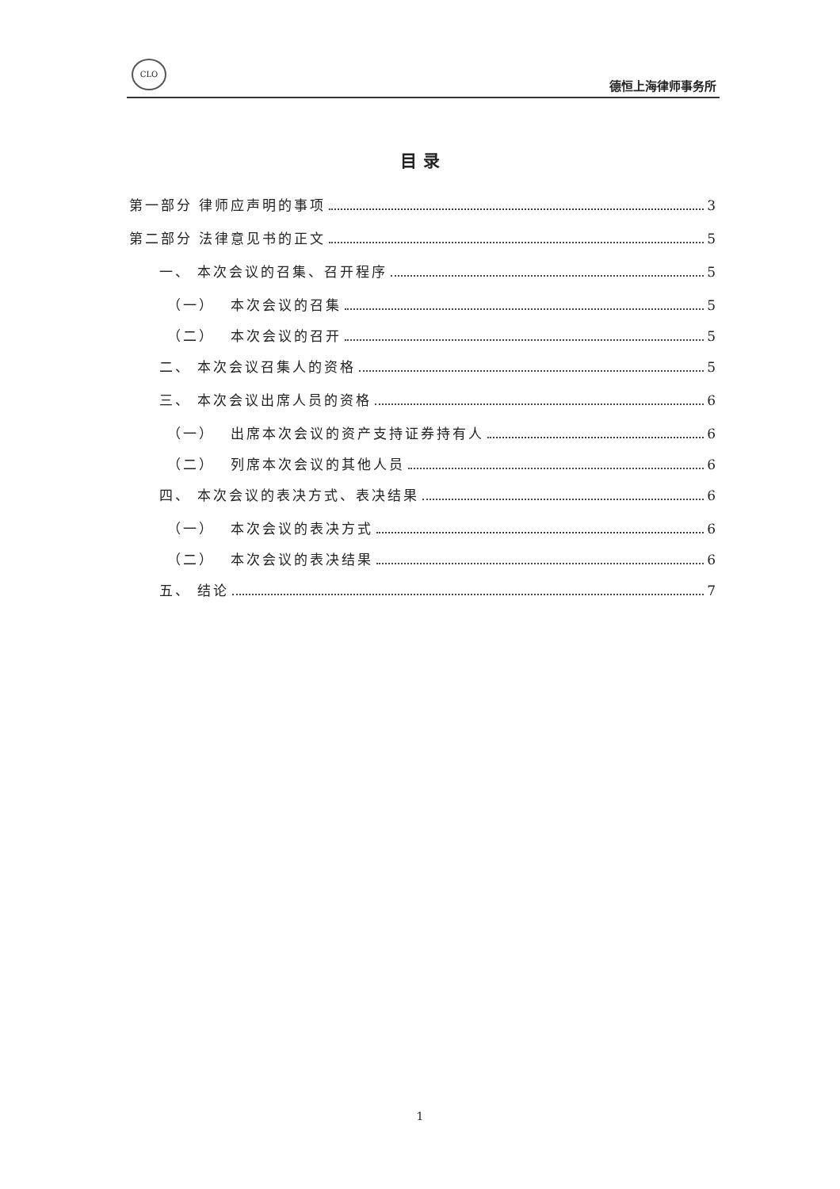CLO
德恒上海律师事务所
目 录
第一部分 律师应声明的事项 3
第二部分 法律意见书的正文 5
一、 本次会议的召集、召开程序 5
（一）　 本次会议的召集 5
（二）　 本次会议的召开 5
二、 本次会议召集人的资格 5
三、 本次会议出席人员的资格 6
（一）　 出席本次会议的资产支持证券持有人 6
（二）　 列席本次会议的其他人员 6
四、 本次会议的表决方式、表决结果 6
（一）　 本次会议的表决方式 6
（二）　 本次会议的表决结果 6
五、 结论 7
1